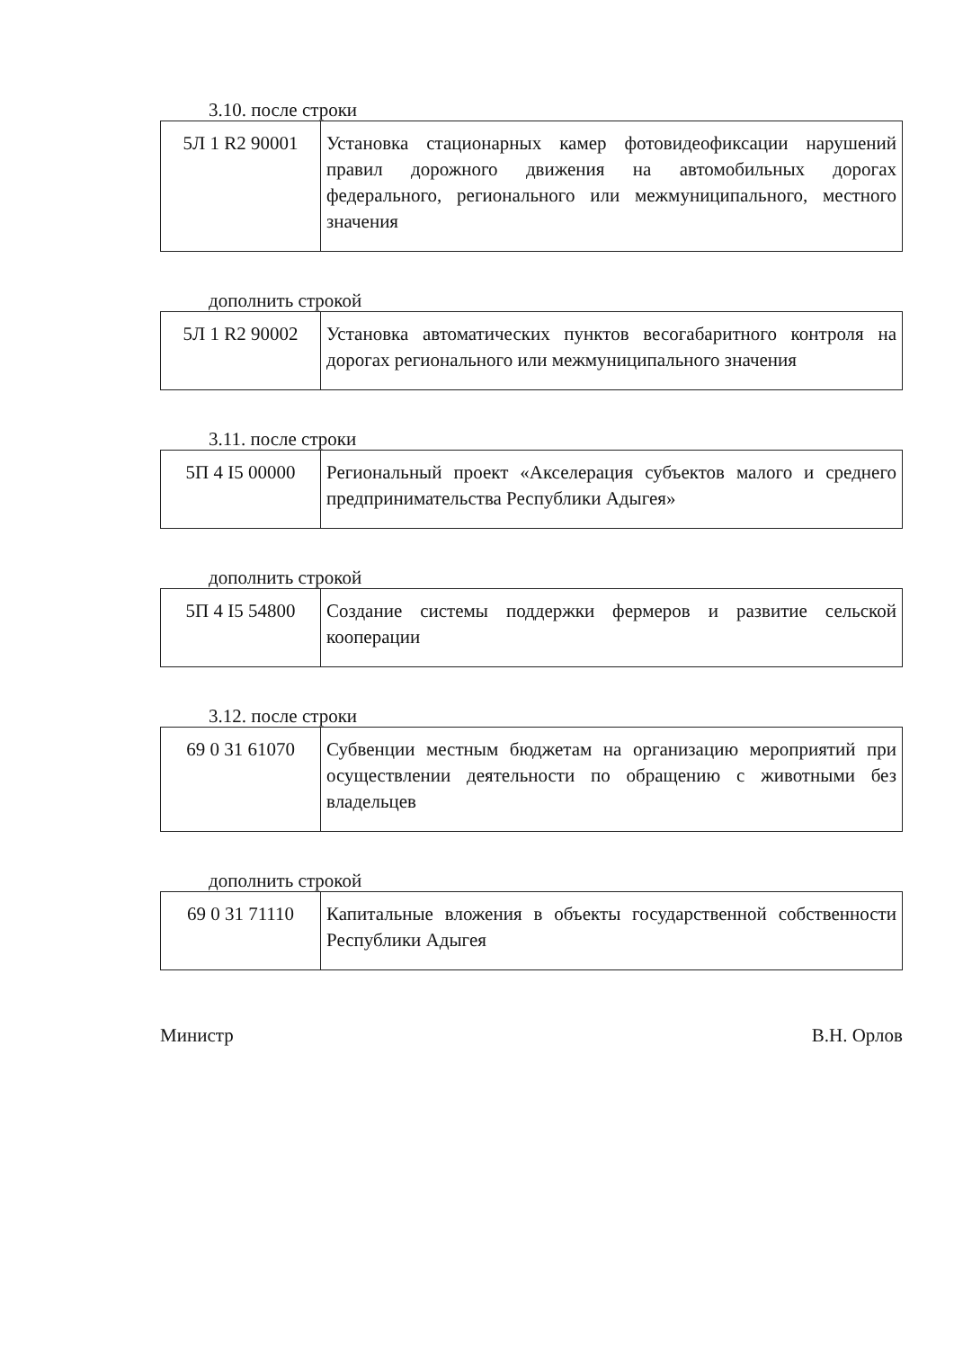3.10. после строки
| 5Л 1 R2 90001 | Установка стационарных камер фотовидеофиксации нарушений правил дорожного движения на автомобильных дорогах федерального, регионального или межмуниципального, местного значения |
дополнить строкой
| 5Л 1 R2 90002 | Установка автоматических пунктов весогабаритного контроля на дорогах регионального или межмуниципального значения |
3.11. после строки
| 5П 4 I5 00000 | Региональный проект «Акселерация субъектов малого и среднего предпринимательства Республики Адыгея» |
дополнить строкой
| 5П 4 I5 54800 | Создание системы поддержки фермеров и развитие сельской кооперации |
3.12. после строки
| 69 0 31 61070 | Субвенции местным бюджетам на организацию мероприятий при осуществлении деятельности по обращению с животными без владельцев |
дополнить строкой
| 69 0 31 71110 | Капитальные вложения в объекты государственной собственности Республики Адыгея |
Министр В.Н. Орлов